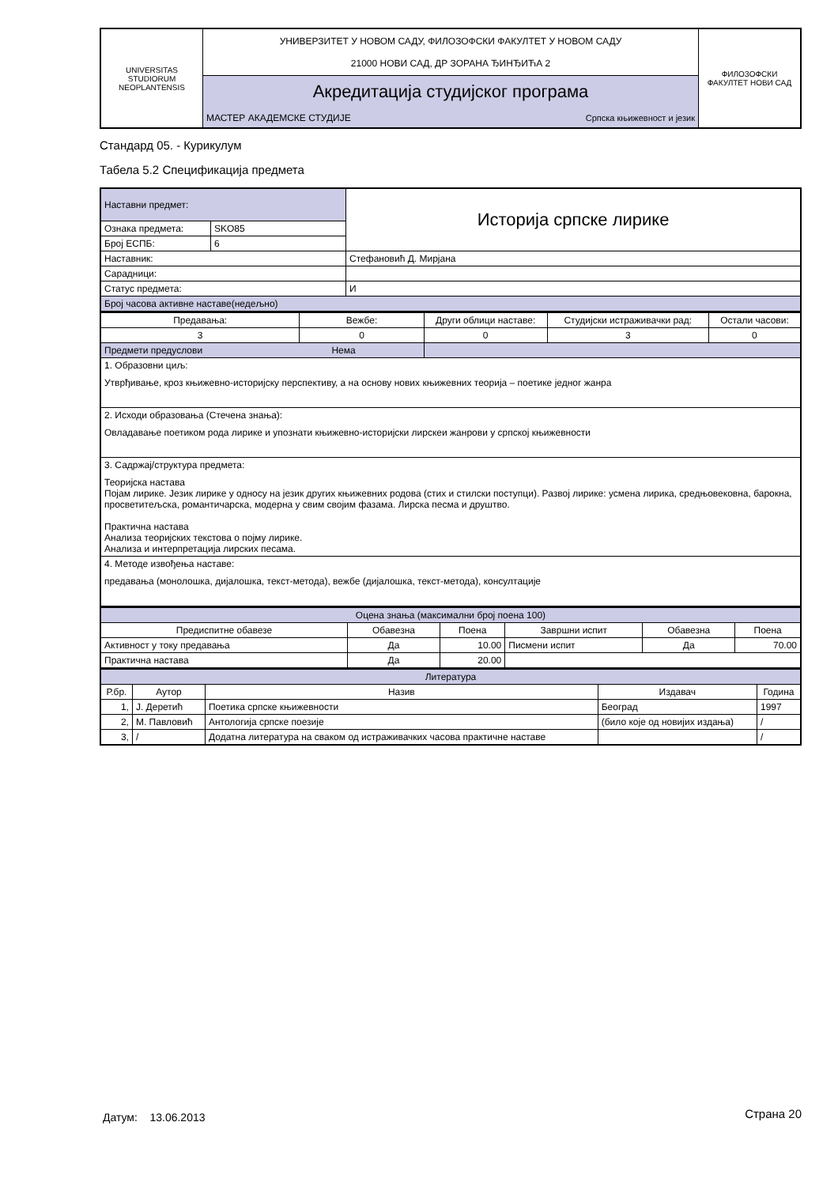| UNIVERSITAS STUDIORUM NEOPLANTENSIS | УНИВЕРЗИТЕТ У НОВОМ САДУ, ФИЛОЗОФСКИ ФАКУЛТЕТ У НОВОМ САДУ 21000 НОВИ САД, ДР ЗОРАНА ЂИНЂИЋА 2 | | ФИЛОЗОФСКИ ФАКУЛТЕТ НОВИ САД |
| | Акредитација студијског програма | | |
| | МАСТЕР АКАДЕМСКЕ СТУДИЈЕ | Српска књижевност и језик | |
Стандард 05. - Курикулум
Табела 5.2 Спецификација предмета
| Наставни предмет: | | Историја српске лирике |
| Ознака предмета: | SKO85 | |
| Број ЕСПБ: | 6 | |
| Наставник: | | Стефановић Д. Мирјана |
| Сарадници: | | |
| Статус предмета: | | И |
| Број часова активне наставе(недељно) | | |
| Предавања: | Вежбе: | Други облици наставе: | Студијски истраживачки рад: | Остали часови: |
| 3 | 0 | 0 | 3 | 0 |
| Предмети предуслови Нема | | | | |
| 1. Образовни циљ: Утврђивање, кроз књижевно-историјску перспективу, а на основу нових књижевних теорија – поетике једног жанра | | | | |
| 2. Исходи образовања (Стечена знања): Овладавање поетиком рода лирике и упознати књижевно-историјски лирскеи жанрови у српској књижевности | | | | |
| 3. Садржај/структура предмета: Теоријска настава Појам лирике. Језик лирике у односу на језик других књижевних родова (стих и стилски поступци). Развој лирике: усмена лирика, средњовековна, барокна, просветитељска, романтичарска, модерна у свим својим фазама. Лирска песма и друштво. Практична настава Анализа теоријских текстова о појму лирике. Анализа и интерпретација лирских песама. | | | | |
| 4. Методе извођења наставе: предавања (монолошка, дијалошка, текст-метода), вежбе (дијалошка, текст-метода), консултације | | | | |
| Оцена знања (максимални број поена 100) | | | | | |
| Предиспитне обавезе | Обавезна | Поена | Завршни испит | Обавезна | Поена |
| Активност у току предавања | Да | 10.00 | Писмени испит | Да | 70.00 |
| Практична настава | Да | 20.00 | | | |
| Литература | | | | |
| Р.бр. | Аутор | Назив | Издавач | Година |
| 1, | Ј. Деретић | Поетика српске књижевности | Београд | 1997 |
| 2, | М. Павловић | Антологија српске поезије | (било које од новијих издања) | / |
| 3, | / | Додатна литература на сваком од истраживачких часова практичне наставе | | / |
Датум: 13.06.2013 Страна 20